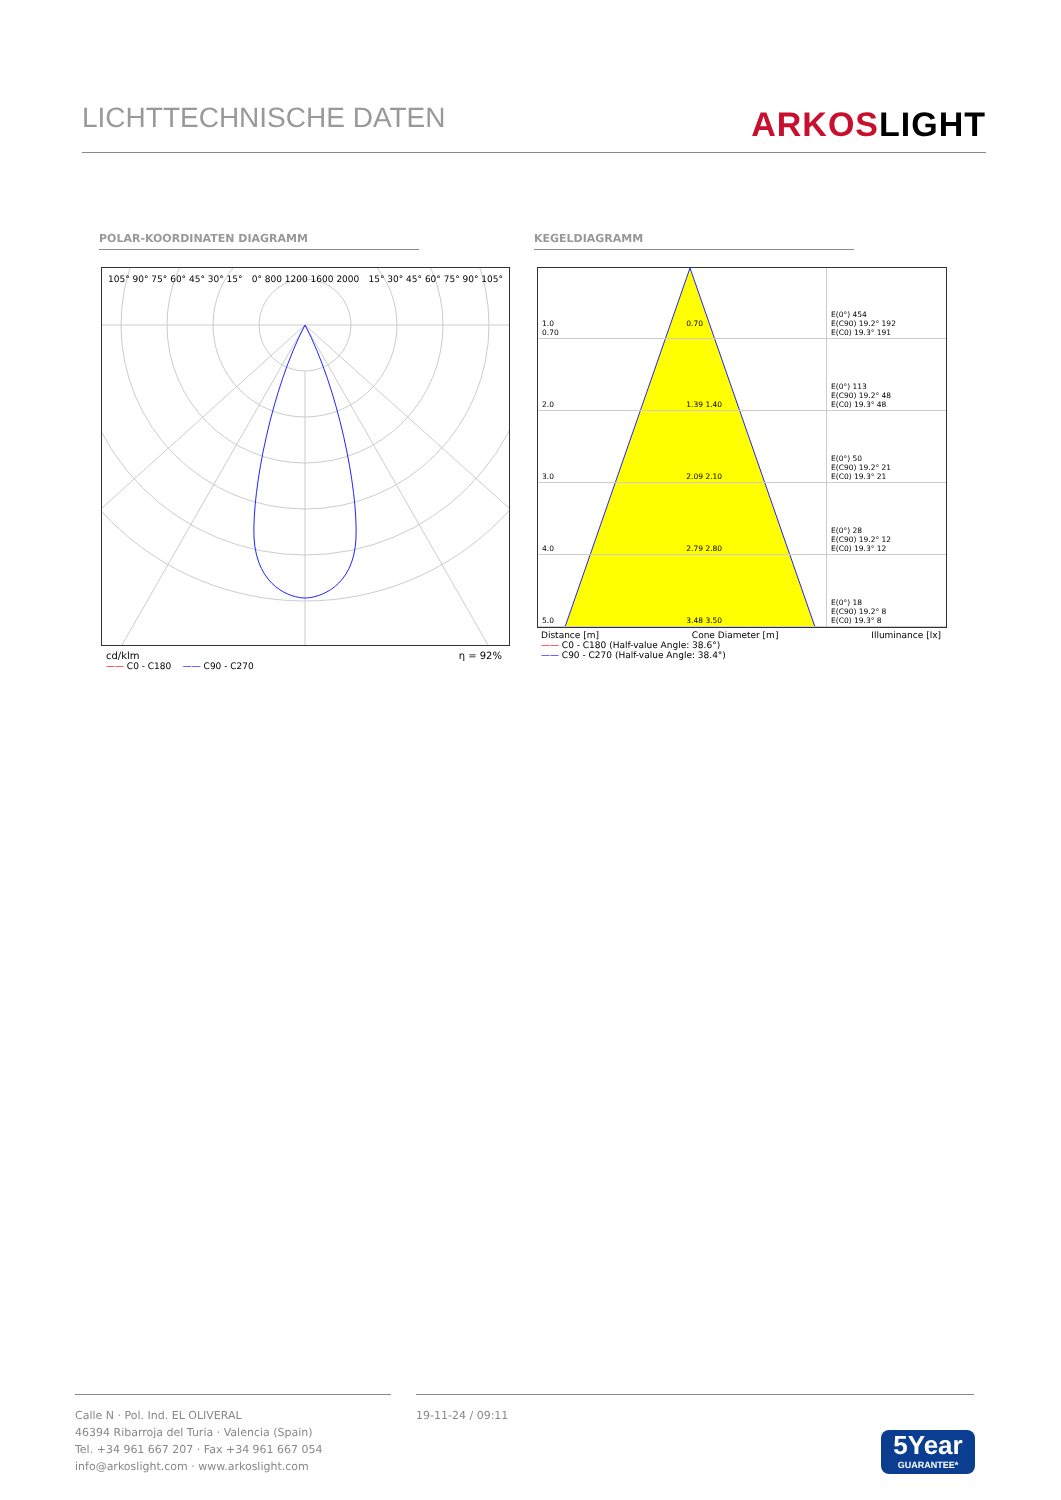LICHTTECHNISCHE DATEN
ARKOSLIGHT
POLAR-KOORDINATEN DIAGRAMM KEGELDIAGRAMM
105° 90° 75° 60° 45° 30° 15° 0° 800 1200 1600 2000 15° 30° 45° 60° 75° 90° 105°
cd/klm η = 92%
—— C0 - C180 —— C90 - C270
| 1.0 0.70 0.70 | E(0°) 454 E(C90) 19.2° 192 E(C0) 19.3° 191 |
| 2.0 1.39 1.40 | E(0°) 113 E(C90) 19.2° 48 E(C0) 19.3° 48 |
| 3.0 2.09 2.10 | E(0°) 50 E(C90) 19.2° 21 E(C0) 19.3° 21 |
| 4.0 2.79 2.80 | E(0°) 28 E(C90) 19.2° 12 E(C0) 19.3° 12 |
| 5.0 3.48 3.50 | E(0°) 18 E(C90) 19.2° 8 E(C0) 19.3° 8 |
Distance [m] Cone Diameter [m] Illuminance [lx]
—— C0 - C180 (Half-value Angle: 38.6°)
—— C90 - C270 (Half-value Angle: 38.4°)
Calle N · Pol. Ind. EL OLIVERAL
46394 Ribarroja del Turia · Valencia (Spain)
Tel. +34 961 667 207 · Fax +34 961 667 054
info@arkoslight.com · www.arkoslight.com
19-11-24 / 09:11
5Year
GUARANTEE*